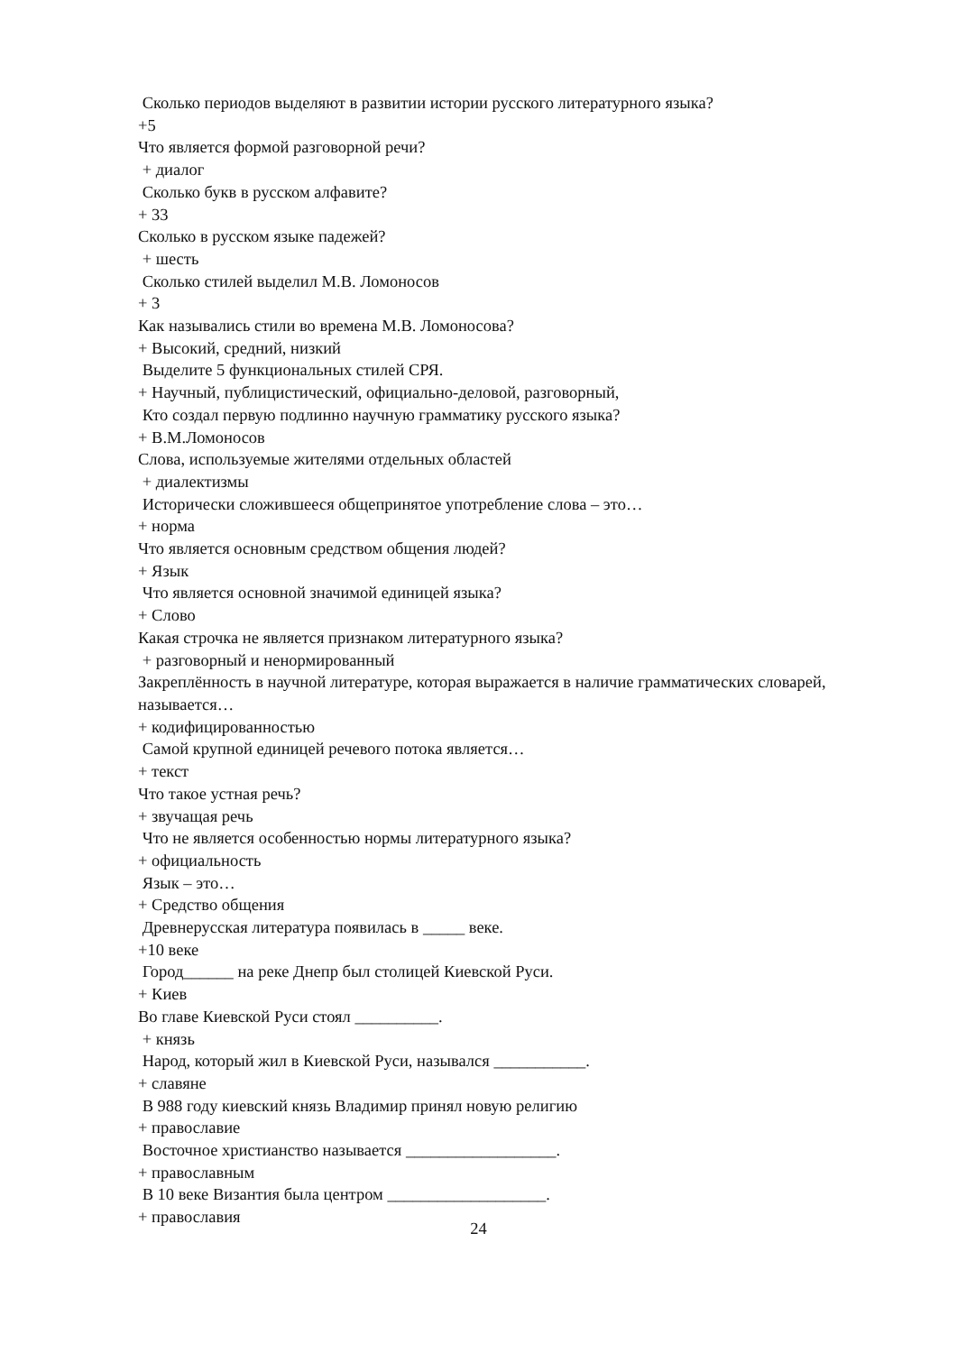Сколько периодов выделяют в развитии истории русского литературного языка?
+5
Что является формой разговорной речи?
+ диалог
Сколько букв в русском алфавите?
+ 33
Сколько в русском языке падежей?
+ шесть
Сколько стилей выделил М.В. Ломоносов
+ 3
Как назывались стили во времена М.В. Ломоносова?
+ Высокий, средний, низкий
Выделите 5 функциональных стилей СРЯ.
+ Научный, публицистический, официально-деловой, разговорный,
Кто создал первую подлинно научную грамматику русского языка?
+ В.М.Ломоносов
Слова, используемые жителями отдельных областей
+ диалектизмы
Исторически сложившееся общепринятое употребление слова – это…
+ норма
Что является основным средством общения людей?
+ Язык
Что является основной значимой единицей языка?
+ Слово
Какая строчка не является признаком литературного языка?
+ разговорный и ненормированный
Закреплённость в научной литературе, которая выражается в наличие грамматических словарей, называется…
+ кодифицированностью
Самой крупной единицей речевого потока является…
+ текст
Что такое устная речь?
+ звучащая речь
Что не является особенностью нормы литературного языка?
+ официальность
Язык – это…
+ Средство общения
Древнерусская литература появилась в _____ веке.
+10 веке
Город______ на реке Днепр был столицей Киевской Руси.
+ Киев
Во главе Киевской Руси стоял __________.
+ князь
Народ, который жил в Киевской Руси, назывался ___________.
+ славяне
В 988 году киевский князь Владимир принял новую религию
+ православие
Восточное христианство называется __________________.
+ православным
В 10 веке Византия была центром ___________________.
+ православия
24